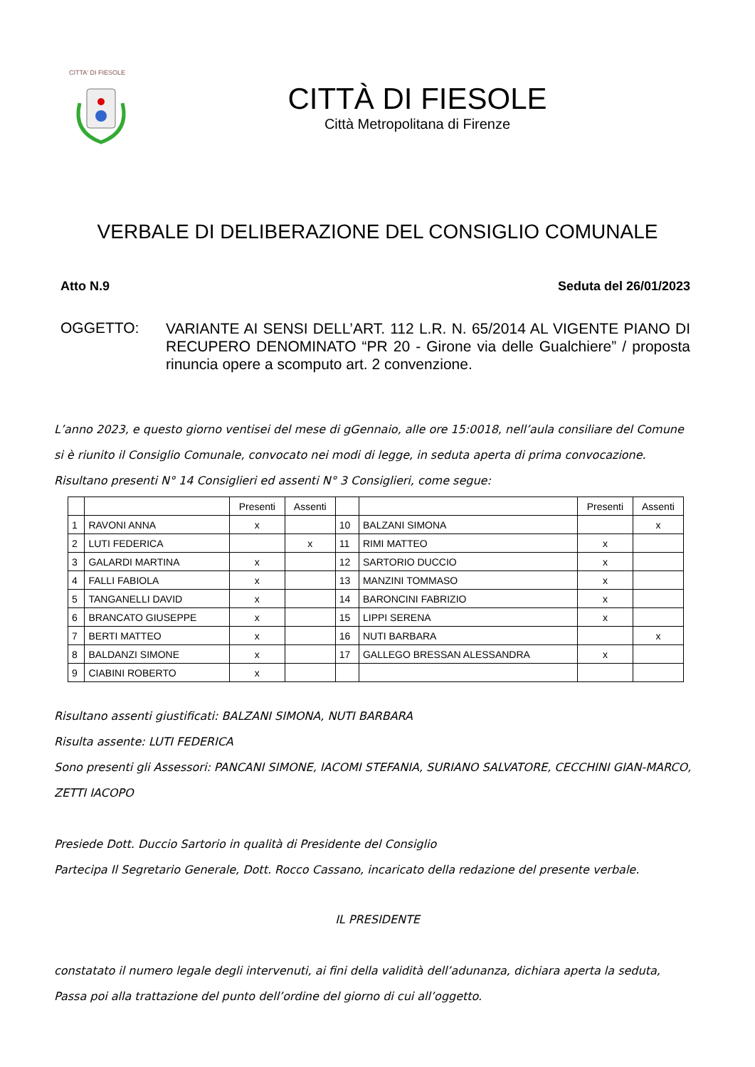CITTA' DI FIESOLE
CITTÀ DI FIESOLE
Città Metropolitana di Firenze
VERBALE DI DELIBERAZIONE DEL CONSIGLIO COMUNALE
Atto N.9 Seduta del 26/01/2023
OGGETTO:
VARIANTE AI SENSI DELL’ART. 112 L.R. N. 65/2014 AL VIGENTE PIANO DI RECUPERO DENOMINATO “PR 20 - Girone via delle Gualchiere” / proposta rinuncia opere a scomputo art. 2 convenzione.
L’anno 2023, e questo giorno ventisei del mese di gGennaio, alle ore 15:0018, nell’aula consiliare del Comune
si è riunito il Consiglio Comunale, convocato nei modi di legge, in seduta aperta di prima convocazione.
Risultano presenti N° 14 Consiglieri ed assenti N° 3 Consiglieri, come segue:
| | | Presenti | Assenti | | | Presenti | Assenti |
| 1 | RAVONI ANNA | x | | 10 | BALZANI SIMONA | | x |
| 2 | LUTI FEDERICA | | x | 11 | RIMI MATTEO | x | |
| 3 | GALARDI MARTINA | x | | 12 | SARTORIO DUCCIO | x | |
| 4 | FALLI FABIOLA | x | | 13 | MANZINI TOMMASO | x | |
| 5 | TANGANELLI DAVID | x | | 14 | BARONCINI FABRIZIO | x | |
| 6 | BRANCATO GIUSEPPE | x | | 15 | LIPPI SERENA | x | |
| 7 | BERTI MATTEO | x | | 16 | NUTI BARBARA | | x |
| 8 | BALDANZI SIMONE | x | | 17 | GALLEGO BRESSAN ALESSANDRA | x | |
| 9 | CIABINI ROBERTO | x | | | | | |
Risultano assenti giustificati: BALZANI SIMONA, NUTI BARBARA
Risulta assente: LUTI FEDERICA
Sono presenti gli Assessori: PANCANI SIMONE, IACOMI STEFANIA, SURIANO SALVATORE, CECCHINI GIAN-MARCO, ZETTI IACOPO
Presiede Dott. Duccio Sartorio in qualità di Presidente del Consiglio
Partecipa Il Segretario Generale, Dott. Rocco Cassano, incaricato della redazione del presente verbale.
IL PRESIDENTE
constatato il numero legale degli intervenuti, ai fini della validità dell’adunanza, dichiara aperta la seduta,
Passa poi alla trattazione del punto dell’ordine del giorno di cui all’oggetto.